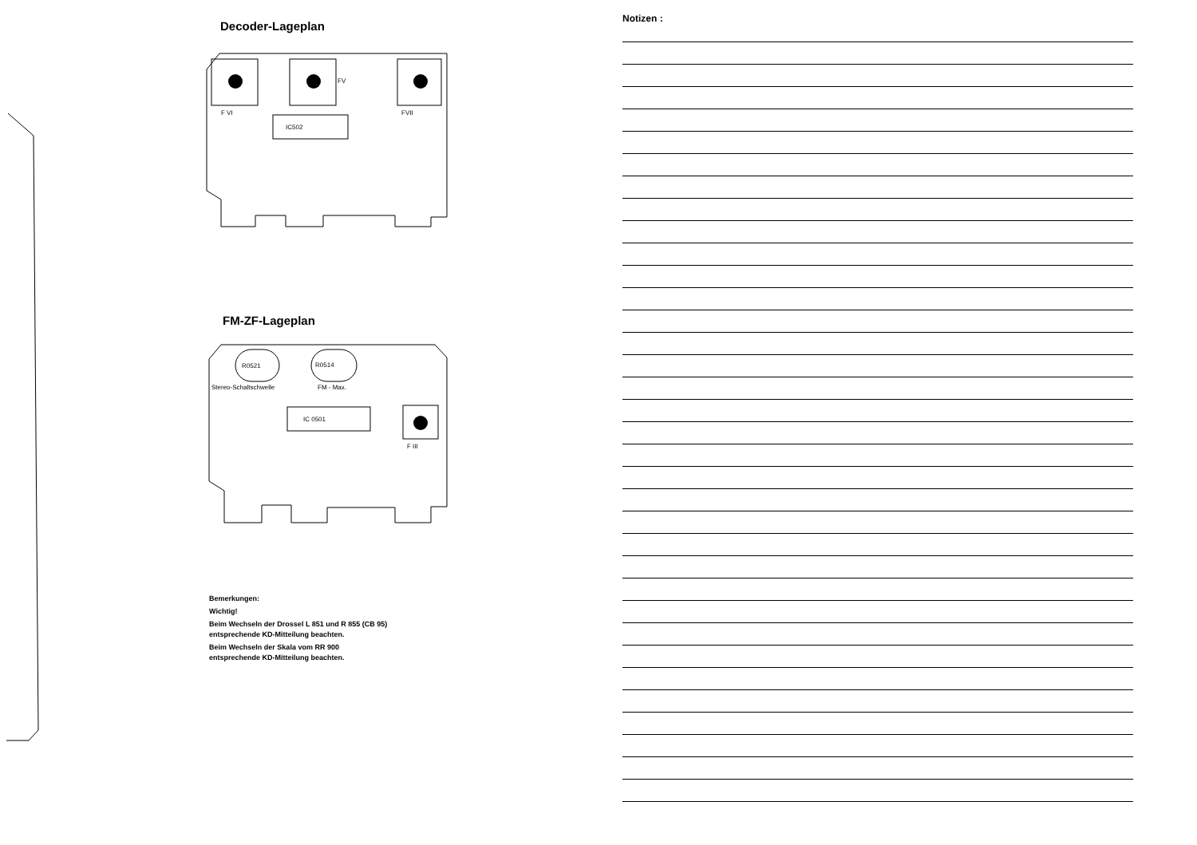Decoder-Lageplan
FV
F VI
FVII
IC502
FM-ZF-Lageplan
R0521
R0514
Stereo-Schaltschwelle
FM - Max.
IC 0501
F III
Bemerkungen:
Wichtig!
Beim Wechseln der Drossel L 851 und R 855 (CB 95)
entsprechende KD-Mitteilung beachten.
Beim Wechseln der Skala vom RR 900
entsprechende KD-Mitteilung beachten.
Notizen :